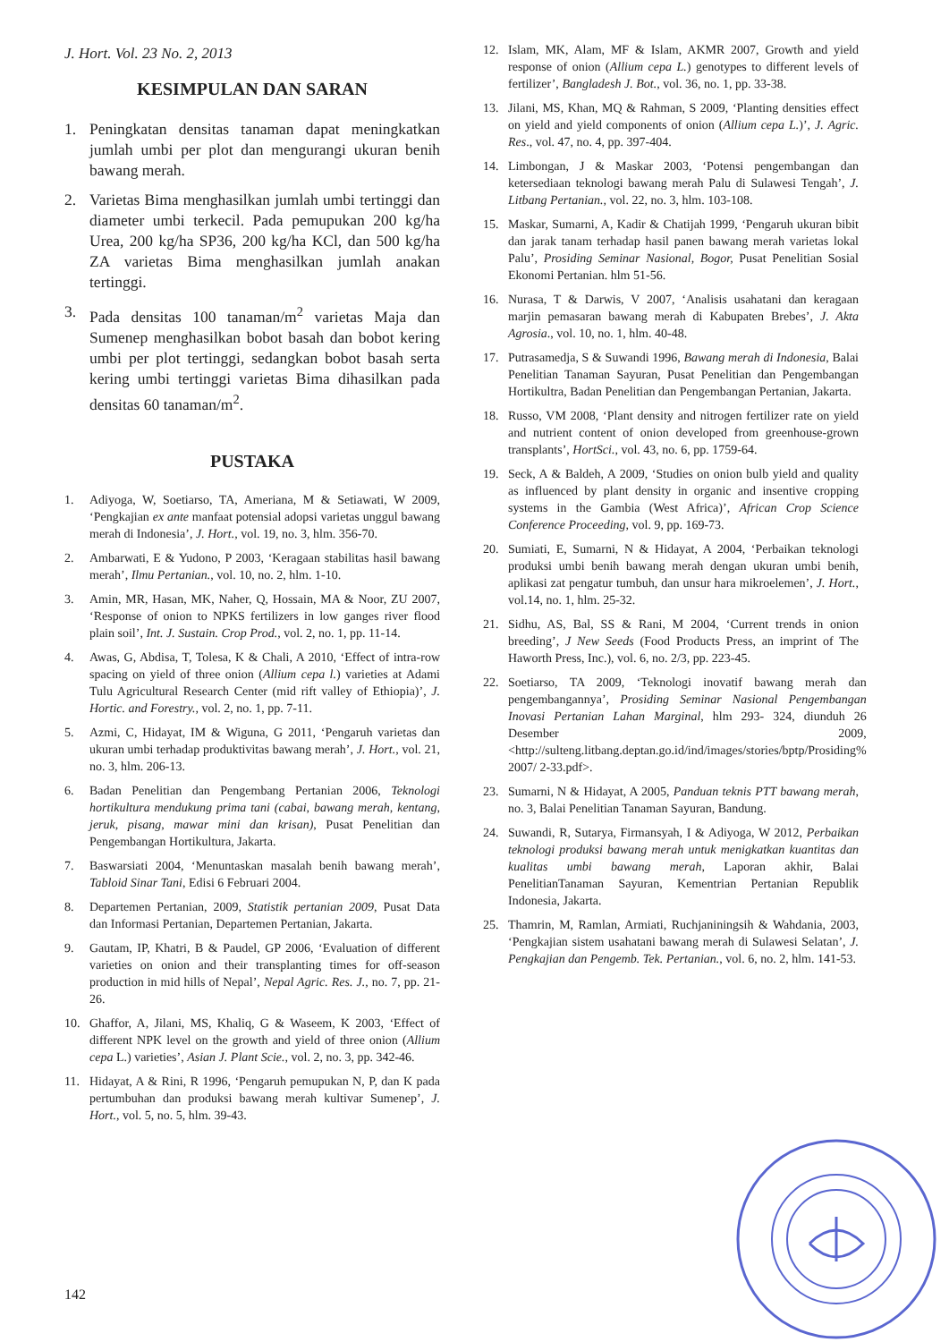J. Hort. Vol. 23 No. 2, 2013
KESIMPULAN DAN SARAN
1. Peningkatan densitas tanaman dapat meningkatkan jumlah umbi per plot dan mengurangi ukuran benih bawang merah.
2. Varietas Bima menghasilkan jumlah umbi tertinggi dan diameter umbi terkecil. Pada pemupukan 200 kg/ha Urea, 200 kg/ha SP36, 200 kg/ha KCl, dan 500 kg/ha ZA varietas Bima menghasilkan jumlah anakan tertinggi.
3. Pada densitas 100 tanaman/m<sup>2</sup> varietas Maja dan Sumenep menghasilkan bobot basah dan bobot kering umbi per plot tertinggi, sedangkan bobot basah serta kering umbi tertinggi varietas Bima dihasilkan pada densitas 60 tanaman/m<sup>2</sup>.
PUSTAKA
1. Adiyoga, W, Soetiarso, TA, Ameriana, M & Setiawati, W 2009, ‘Pengkajian ex ante manfaat potensial adopsi varietas unggul bawang merah di Indonesia’, J. Hort., vol. 19, no. 3, hlm. 356-70.
2. Ambarwati, E & Yudono, P 2003, ‘Keragaan stabilitas hasil bawang merah’, Ilmu Pertanian., vol. 10, no. 2, hlm. 1-10.
3. Amin, MR, Hasan, MK, Naher, Q, Hossain, MA & Noor, ZU 2007, ‘Response of onion to NPKS fertilizers in low ganges river flood plain soil’, Int. J. Sustain. Crop Prod., vol. 2, no. 1, pp. 11-14.
4. Awas, G, Abdisa, T, Tolesa, K & Chali, A 2010, ‘Effect of intra-row spacing on yield of three onion (Allium cepa l.) varieties at Adami Tulu Agricultural Research Center (mid rift valley of Ethiopia)’, J. Hortic. and Forestry., vol. 2, no. 1, pp. 7-11.
5. Azmi, C, Hidayat, IM & Wiguna, G 2011, ‘Pengaruh varietas dan ukuran umbi terhadap produktivitas bawang merah’, J. Hort., vol. 21, no. 3, hlm. 206-13.
6. Badan Penelitian dan Pengembang Pertanian 2006, Teknologi hortikultura mendukung prima tani (cabai, bawang merah, kentang, jeruk, pisang, mawar mini dan krisan), Pusat Penelitian dan Pengembangan Hortikultura, Jakarta.
7. Baswarsiati 2004, ‘Menuntaskan masalah benih bawang merah’, Tabloid Sinar Tani, Edisi 6 Februari 2004.
8. Departemen Pertanian, 2009, Statistik pertanian 2009, Pusat Data dan Informasi Pertanian, Departemen Pertanian, Jakarta.
9. Gautam, IP, Khatri, B & Paudel, GP 2006, ‘Evaluation of different varieties on onion and their transplanting times for off-season production in mid hills of Nepal’, Nepal Agric. Res. J., no. 7, pp. 21-26.
10. Ghaffor, A, Jilani, MS, Khaliq, G & Waseem, K 2003, ‘Effect of different NPK level on the growth and yield of three onion (Allium cepa L.) varieties’, Asian J. Plant Scie., vol. 2, no. 3, pp. 342-46.
11. Hidayat, A & Rini, R 1996, ‘Pengaruh pemupukan N, P, dan K pada pertumbuhan dan produksi bawang merah kultivar Sumenep’, J. Hort., vol. 5, no. 5, hlm. 39-43.
12. Islam, MK, Alam, MF & Islam, AKMR 2007, Growth and yield response of onion (Allium cepa L.) genotypes to different levels of fertilizer’, Bangladesh J. Bot., vol. 36, no. 1, pp. 33-38.
13. Jilani, MS, Khan, MQ & Rahman, S 2009, ‘Planting densities effect on yield and yield components of onion (Allium cepa L.)’, J. Agric. Res., vol. 47, no. 4, pp. 397-404.
14. Limbongan, J & Maskar 2003, ‘Potensi pengembangan dan ketersediaan teknologi bawang merah Palu di Sulawesi Tengah’, J. Litbang Pertanian., vol. 22, no. 3, hlm. 103-108.
15. Maskar, Sumarni, A, Kadir & Chatijah 1999, ‘Pengaruh ukuran bibit dan jarak tanam terhadap hasil panen bawang merah varietas lokal Palu’, Prosiding Seminar Nasional, Bogor, Pusat Penelitian Sosial Ekonomi Pertanian. hlm 51-56.
16. Nurasa, T & Darwis, V 2007, ‘Analisis usahatani dan keragaan marjin pemasaran bawang merah di Kabupaten Brebes’, J. Akta Agrosia., vol. 10, no. 1, hlm. 40-48.
17. Putrasamedja, S & Suwandi 1996, Bawang merah di Indonesia, Balai Penelitian Tanaman Sayuran, Pusat Penelitian dan Pengembangan Hortikultra, Badan Penelitian dan Pengembangan Pertanian, Jakarta.
18. Russo, VM 2008, ‘Plant density and nitrogen fertilizer rate on yield and nutrient content of onion developed from greenhouse-grown transplants’, HortSci., vol. 43, no. 6, pp. 1759-64.
19. Seck, A & Baldeh, A 2009, ‘Studies on onion bulb yield and quality as influenced by plant density in organic and insentive cropping systems in the Gambia (West Africa)’, African Crop Science Conference Proceeding, vol. 9, pp. 169-73.
20. Sumiati, E, Sumarni, N & Hidayat, A 2004, ‘Perbaikan teknologi produksi umbi benih bawang merah dengan ukuran umbi benih, aplikasi zat pengatur tumbuh, dan unsur hara mikroelemen’, J. Hort., vol.14, no. 1, hlm. 25-32.
21. Sidhu, AS, Bal, SS & Rani, M 2004, ‘Current trends in onion breeding’, J New Seeds (Food Products Press, an imprint of The Haworth Press, Inc.), vol. 6, no. 2/3, pp. 223-45.
22. Soetiarso, TA 2009, ‘Teknologi inovatif bawang merah dan pengembangannya’, Prosiding Seminar Nasional Pengembangan Inovasi Pertanian Lahan Marginal, hlm 293- 324, diunduh 26 Desember 2009, <http://sulteng.litbang.deptan.go.id/ind/images/stories/bptp/Prosiding% 2007/ 2-33.pdf>.
23. Sumarni, N & Hidayat, A 2005, Panduan teknis PTT bawang merah, no. 3, Balai Penelitian Tanaman Sayuran, Bandung.
24. Suwandi, R, Sutarya, Firmansyah, I & Adiyoga, W 2012, Perbaikan teknologi produksi bawang merah untuk menigkatkan kuantitas dan kualitas umbi bawang merah, Laporan akhir, Balai PenelitianTanaman Sayuran, Kementrian Pertanian Republik Indonesia, Jakarta.
25. Thamrin, M, Ramlan, Armiati, Ruchjaniningsih & Wahdania, 2003, ‘Pengkajian sistem usahatani bawang merah di Sulawesi Selatan’, J. Pengkajian dan Pengemb. Tek. Pertanian., vol. 6, no. 2, hlm. 141-53.
142